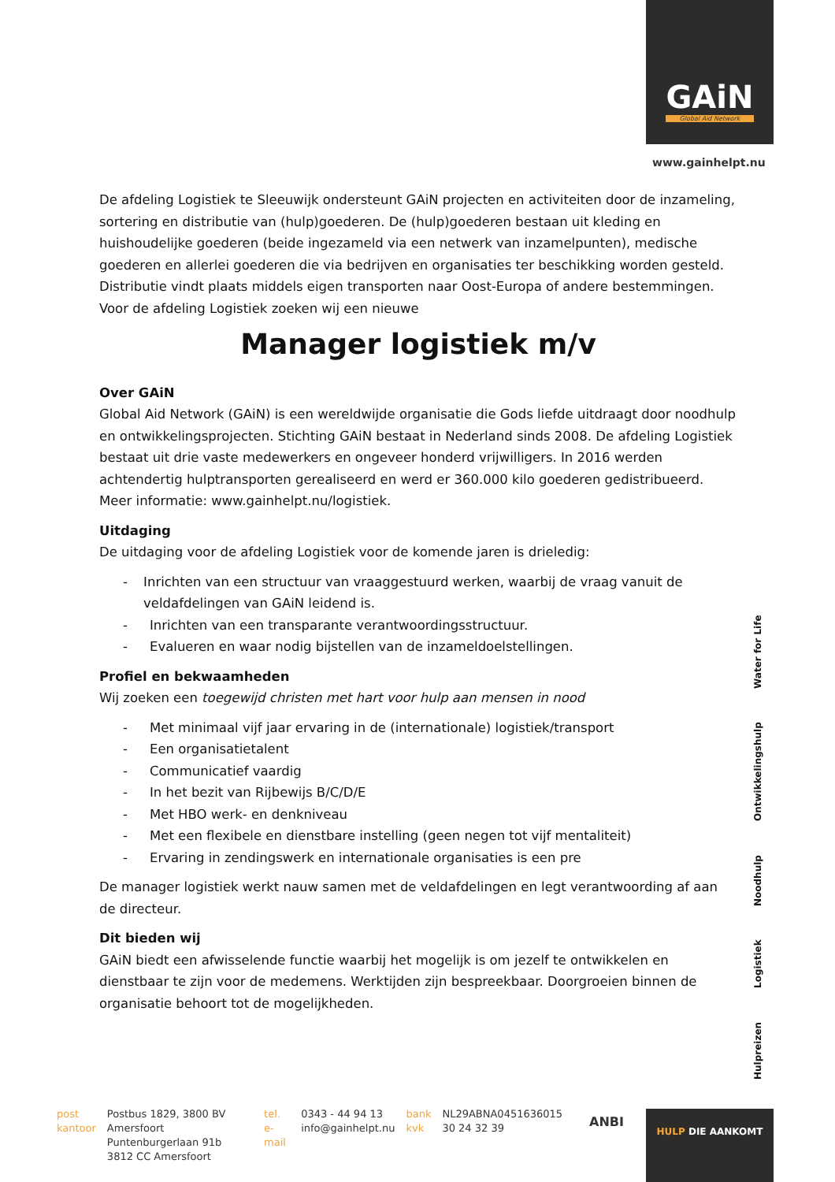GAiN
Global Aid Network
www.gainhelpt.nu
De afdeling Logistiek te Sleeuwijk ondersteunt GAiN projecten en activiteiten door de inzameling, sortering en distributie van (hulp)goederen. De (hulp)goederen bestaan uit kleding en huishoudelijke goederen (beide ingezameld via een netwerk van inzamelpunten), medische goederen en allerlei goederen die via bedrijven en organisaties ter beschikking worden gesteld. Distributie vindt plaats middels eigen transporten naar Oost-Europa of andere bestemmingen. Voor de afdeling Logistiek zoeken wij een nieuwe
Manager logistiek m/v
Over GAiN
Global Aid Network (GAiN) is een wereldwijde organisatie die Gods liefde uitdraagt door noodhulp en ontwikkelingsprojecten. Stichting GAiN bestaat in Nederland sinds 2008. De afdeling Logistiek bestaat uit drie vaste medewerkers en ongeveer honderd vrijwilligers. In 2016 werden achtendertig hulptransporten gerealiseerd en werd er 360.000 kilo goederen gedistribueerd. Meer informatie: www.gainhelpt.nu/logistiek.
Uitdaging
De uitdaging voor de afdeling Logistiek voor de komende jaren is drieledig:
- Inrichten van een structuur van vraaggestuurd werken, waarbij de vraag vanuit de veldafdelingen van GAiN leidend is.
- Inrichten van een transparante verantwoordingsstructuur.
- Evalueren en waar nodig bijstellen van de inzameldoelstellingen.
Profiel en bekwaamheden
Wij zoeken een toegewijd christen met hart voor hulp aan mensen in nood
- Met minimaal vijf jaar ervaring in de (internationale) logistiek/transport
- Een organisatietalent
- Communicatief vaardig
- In het bezit van Rijbewijs B/C/D/E
- Met HBO werk- en denkniveau
- Met een flexibele en dienstbare instelling (geen negen tot vijf mentaliteit)
- Ervaring in zendingswerk en internationale organisaties is een pre
De manager logistiek werkt nauw samen met de veldafdelingen en legt verantwoording af aan de directeur.
Dit bieden wij
GAiN biedt een afwisselende functie waarbij het mogelijk is om jezelf te ontwikkelen en dienstbaar te zijn voor de medemens. Werktijden zijn bespreekbaar. Doorgroeien binnen de organisatie behoort tot de mogelijkheden.
Hulpreizen Logistiek Noodhulp Ontwikkelingshulp Water for Life
post
kantoor
Postbus 1829, 3800 BV Amersfoort
Puntenburgerlaan 91b
3812 CC Amersfoort
tel.
e-mail
0343 - 44 94 13
info@gainhelpt.nu
bank
kvk
NL29ABNA0451636015
30 24 32 39
ANBI
HULP DIE AANKOMT